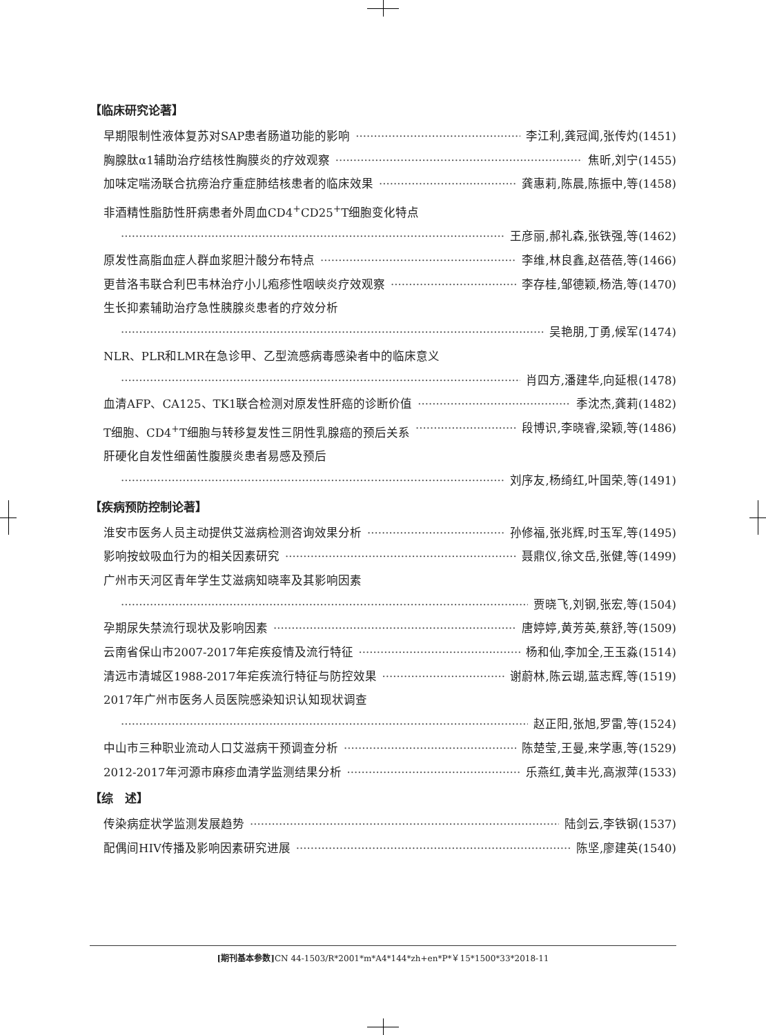【临床研究论著】
早期限制性液体复苏对SAP患者肠道功能的影响 李江利,龚冠闻,张传灼(1451)
胸腺肽α1辅助治疗结核性胸膜炎的疗效观察 焦昕,刘宁(1455)
加味定喘汤联合抗痨治疗重症肺结核患者的临床效果 龚惠莉,陈晨,陈振中,等(1458)
非酒精性脂肪性肝病患者外周血CD4<sup>+</sup>CD25<sup>+</sup>T细胞变化特点
王彦丽,郝礼森,张铁强,等(1462)
原发性高脂血症人群血浆胆汁酸分布特点 李维,林良鑫,赵蓓蓓,等(1466)
更昔洛韦联合利巴韦林治疗小儿疱疹性咽峡炎疗效观察 李存桂,邹德颖,杨浩,等(1470)
生长抑素辅助治疗急性胰腺炎患者的疗效分析
吴艳朋,丁勇,候军(1474)
NLR、PLR和LMR在急诊甲、乙型流感病毒感染者中的临床意义
肖四方,潘建华,向延根(1478)
血清AFP、CA125、TK1联合检测对原发性肝癌的诊断价值 季沈杰,龚莉(1482)
T细胞、CD4<sup>+</sup>T细胞与转移复发性三阴性乳腺癌的预后关系 段博识,李晓睿,梁颖,等(1486)
肝硬化自发性细菌性腹膜炎患者易感及预后
刘序友,杨绮红,叶国荣,等(1491)
【疾病预防控制论著】
淮安市医务人员主动提供艾滋病检测咨询效果分析 孙修福,张兆辉,时玉军,等(1495)
影响按蚊吸血行为的相关因素研究 聂鼎仪,徐文岳,张健,等(1499)
广州市天河区青年学生艾滋病知晓率及其影响因素
贾晓飞,刘钢,张宏,等(1504)
孕期尿失禁流行现状及影响因素 唐婷婷,黄芳英,蔡舒,等(1509)
云南省保山市2007-2017年疟疾疫情及流行特征 杨和仙,李加全,王玉淼(1514)
清远市清城区1988-2017年疟疾流行特征与防控效果 谢蔚林,陈云瑚,蓝志辉,等(1519)
2017年广州市医务人员医院感染知识认知现状调查
赵正阳,张旭,罗雷,等(1524)
中山市三种职业流动人口艾滋病干预调查分析 陈楚莹,王曼,来学惠,等(1529)
2012-2017年河源市麻疹血清学监测结果分析 乐燕红,黄丰光,高淑萍(1533)
【综　述】
传染病症状学监测发展趋势 陆剑云,李铁钢(1537)
配偶间HIV传播及影响因素研究进展 陈坚,廖建英(1540)
[期刊基本参数] CN 44-1503/R*2001*m*A4*144*zh+en*P*￥15*1500*33*2018-11